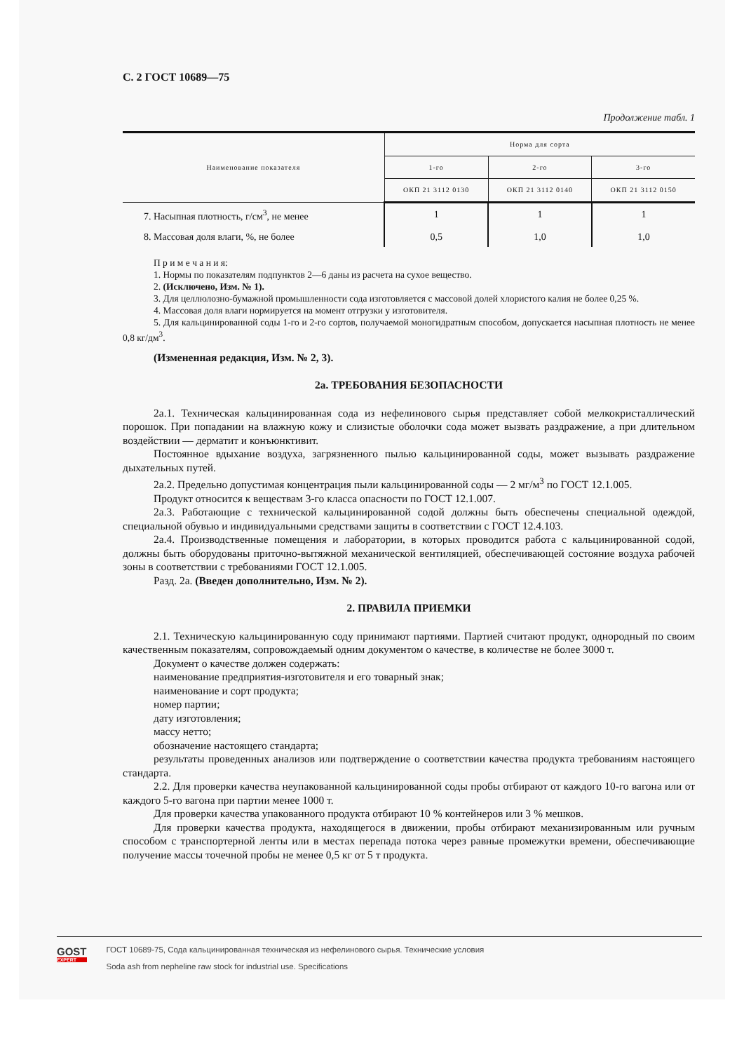С. 2 ГОСТ 10689—75
Продолжение табл. 1
| Наименование показателя | Норма для сорта | | |
| --- | --- | --- | --- |
| | 1-го | 2-го | 3-го |
| | ОКП 21 3112 0130 | ОКП 21 3112 0140 | ОКП 21 3112 0150 |
| 7. Насыпная плотность, г/см<sup>3</sup>, не менее | 1 | 1 | 1 |
| 8. Массовая доля влаги, %, не более | 0,5 | 1,0 | 1,0 |
П р и м е ч а н и я:
1. Нормы по показателям подпунктов 2—6 даны из расчета на сухое вещество.
2. (Исключено, Изм. № 1).
3. Для целлюлозно-бумажной промышленности сода изготовляется с массовой долей хлористого калия не более 0,25 %.
4. Массовая доля влаги нормируется на момент отгрузки у изготовителя.
5. Для кальцинированной соды 1-го и 2-го сортов, получаемой моногидратным способом, допускается насыпная плотность не менее 0,8 кг/дм<sup>3</sup>.
(Измененная редакция, Изм. № 2, 3).
2а. ТРЕБОВАНИЯ БЕЗОПАСНОСТИ
2а.1. Техническая кальцинированная сода из нефелинового сырья представляет собой мелкокристаллический порошок. При попадании на влажную кожу и слизистые оболочки сода может вызвать раздражение, а при длительном воздействии — дерматит и конъюнктивит.
Постоянное вдыхание воздуха, загрязненного пылью кальцинированной соды, может вызывать раздражение дыхательных путей.
2а.2. Предельно допустимая концентрация пыли кальцинированной соды — 2 мг/м<sup>3</sup> по ГОСТ 12.1.005.
Продукт относится к веществам 3-го класса опасности по ГОСТ 12.1.007.
2а.3. Работающие с технической кальцинированной содой должны быть обеспечены специальной одеждой, специальной обувью и индивидуальными средствами защиты в соответствии с ГОСТ 12.4.103.
2а.4. Производственные помещения и лаборатории, в которых проводится работа с кальцинированной содой, должны быть оборудованы приточно-вытяжной механической вентиляцией, обеспечивающей состояние воздуха рабочей зоны в соответствии с требованиями ГОСТ 12.1.005.
Разд. 2а. (Введен дополнительно, Изм. № 2).
2. ПРАВИЛА ПРИЕМКИ
2.1. Техническую кальцинированную соду принимают партиями. Партией считают продукт, однородный по своим качественным показателям, сопровождаемый одним документом о качестве, в количестве не более 3000 т.
Документ о качестве должен содержать:
наименование предприятия-изготовителя и его товарный знак;
наименование и сорт продукта;
номер партии;
дату изготовления;
массу нетто;
обозначение настоящего стандарта;
результаты проведенных анализов или подтверждение о соответствии качества продукта требованиям настоящего стандарта.
2.2. Для проверки качества неупакованной кальцинированной соды пробы отбирают от каждого 10-го вагона или от каждого 5-го вагона при партии менее 1000 т.
Для проверки качества упакованного продукта отбирают 10 % контейнеров или 3 % мешков.
Для проверки качества продукта, находящегося в движении, пробы отбирают механизированным или ручным способом с транспортерной ленты или в местах перепада потока через равные промежутки времени, обеспечивающие получение массы точечной пробы не менее 0,5 кг от 5 т продукта.
GOST
EXPERT
ГОСТ 10689-75, Сода кальцинированная техническая из нефелинового сырья. Технические условия
Soda ash from nepheline raw stock for industrial use. Specifications